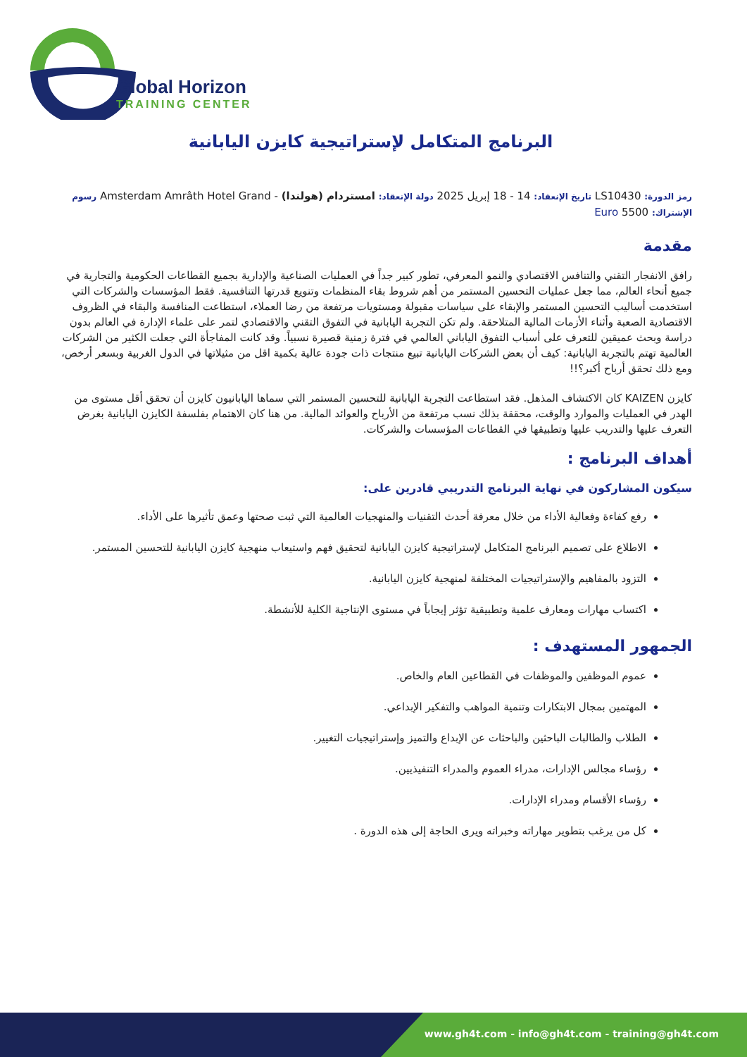Global Horizon
TRAINING CENTER
البرنامج المتكامل لإستراتيجية كايزن اليابانية
رمز الدورة: LS10430 تاريخ الإنعقاد: 14 - 18 إبريل 2025 دولة الإنعقاد: امستردام (هولندا) - Amsterdam Amrâth Hotel Grand رسوم الإشتراك: 5500 Euro
مقدمة
رافق الانفجار التقني والتنافس الاقتصادي والنمو المعرفي، تطور كبير جداً في العمليات الصناعية والإدارية بجميع القطاعات الحكومية والتجارية في جميع أنحاء العالم، مما جعل عمليات التحسين المستمر من أهم شروط بقاء المنظمات وتنويع قدرتها التنافسية. فقط المؤسسات والشركات التي استخدمت أساليب التحسين المستمر والإبقاء على سياسات مقبولة ومستويات مرتفعة من رضا العملاء، استطاعت المنافسة والبقاء في الظروف الاقتصادية الصعبة وأثناء الأزمات المالية المتلاحقة. ولم تكن التجربة اليابانية في التفوق التقني والاقتصادي لتمر على علماء الإدارة في العالم بدون دراسة وبحث عميقين للتعرف على أسباب التفوق الياباني العالمي في فترة زمنية قصيرة نسبياً. وقد كانت المفاجأة التي جعلت الكثير من الشركات العالمية تهتم بالتجربة اليابانية: كيف أن بعض الشركات اليابانية تبيع منتجات ذات جودة عالية بكمية اقل من مثيلاتها في الدول الغربية وبسعر أرخص، ومع ذلك تحقق أرباح أكبر؟!!
كايزن KAIZEN كان الاكتشاف المذهل. فقد استطاعت التجربة اليابانية للتحسين المستمر التي سماها اليابانيون كايزن أن تحقق أقل مستوى من الهدر في العمليات والموارد والوقت، محققة بذلك نسب مرتفعة من الأرباح والعوائد المالية. من هنا كان الاهتمام بفلسفة الكايزن اليابانية بغرض التعرف عليها والتدريب عليها وتطبيقها في القطاعات المؤسسات والشركات.
أهداف البرنامج :
سيكون المشاركون في نهاية البرنامج التدريبي قادرين على:
رفع كفاءة وفعالية الأداء من خلال معرفة أحدث التقنيات والمنهجيات العالمية التي ثبت صحتها وعمق تأثيرها على الأداء.
الاطلاع على تصميم البرنامج المتكامل لإستراتيجية كايزن اليابانية لتحقيق فهم واستيعاب منهجية كايزن اليابانية للتحسين المستمر.
التزود بالمفاهيم والإستراتيجيات المختلفة لمنهجية كايزن اليابانية.
اكتساب مهارات ومعارف علمية وتطبيقية تؤثر إيجاباً في مستوى الإنتاجية الكلية للأنشطة.
الجمهور المستهدف :
عموم الموظفين والموظفات في القطاعين العام والخاص.
المهتمين بمجال الابتكارات وتنمية المواهب والتفكير الإبداعي.
الطلاب والطالبات الباحثين والباحثات عن الإبداع والتميز وإستراتيجيات التغيير.
رؤساء مجالس الإدارات، مدراء العموم والمدراء التنفيذيين.
رؤساء الأقسام ومدراء الإدارات.
كل من يرغب بتطوير مهاراته وخبراته ويرى الحاجة إلى هذه الدورة .
www.gh4t.com - info@gh4t.com - training@gh4t.com